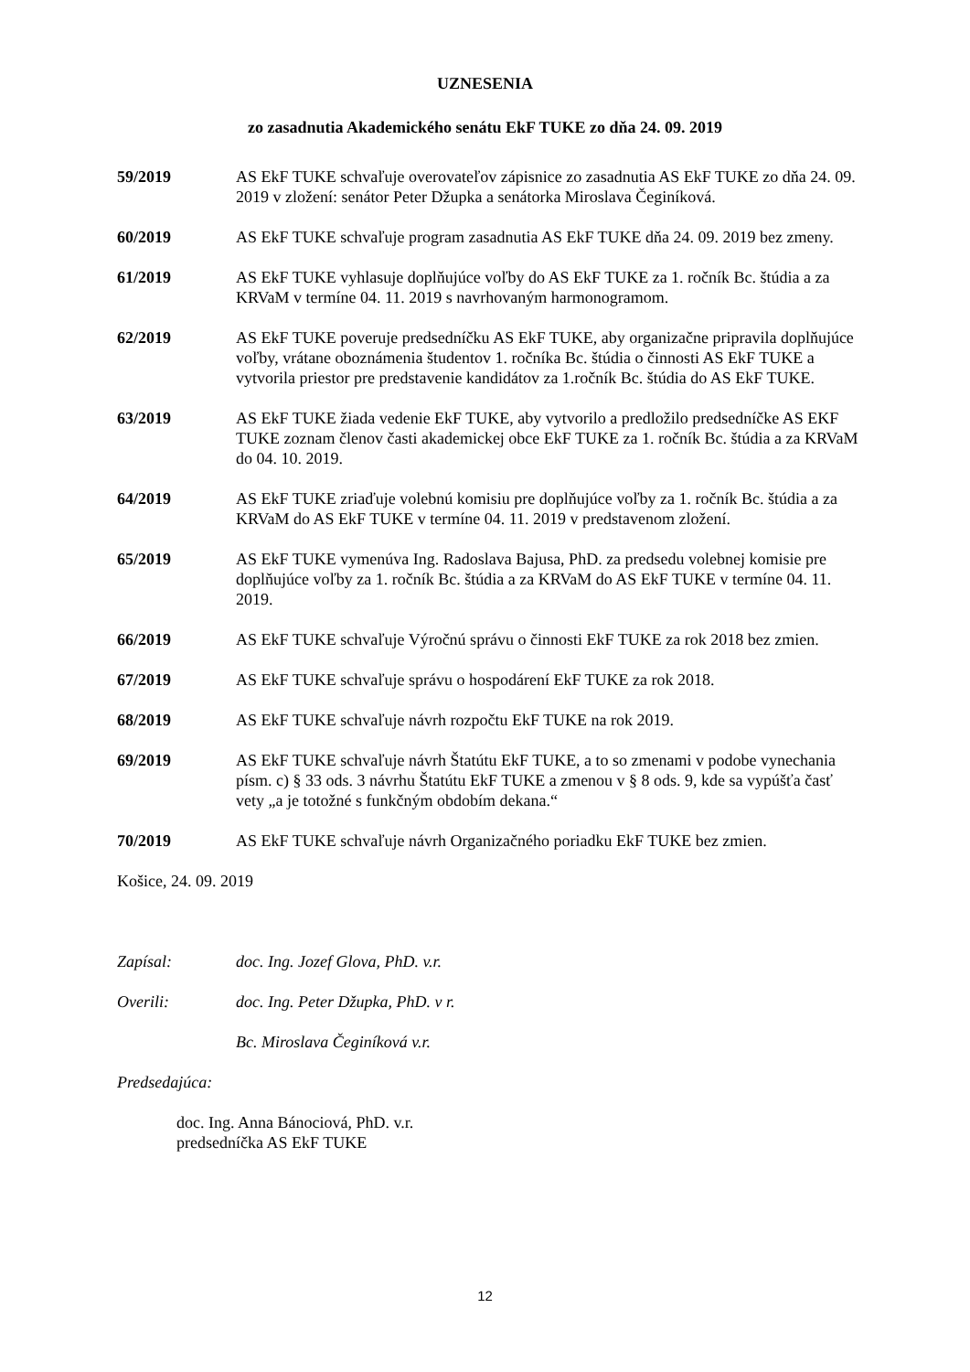UZNESENIA
zo zasadnutia Akademického senátu EkF TUKE zo dňa 24. 09. 2019
59/2019 AS EkF TUKE schvaľuje overovateľov zápisnice zo zasadnutia AS EkF TUKE zo dňa 24. 09. 2019 v zložení: senátor Peter Džupka a senátorka Miroslava Čeginíková.
60/2019 AS EkF TUKE schvaľuje program zasadnutia AS EkF TUKE dňa 24. 09. 2019 bez zmeny.
61/2019 AS EkF TUKE vyhlasuje doplňujúce voľby do AS EkF TUKE za 1. ročník Bc. štúdia a za KRVaM v termíne 04. 11. 2019 s navrhovaným harmonogramom.
62/2019 AS EkF TUKE poveruje predsedníčku AS EkF TUKE, aby organizačne pripravila doplňujúce voľby, vrátane oboznámenia študentov 1. ročníka Bc. štúdia o činnosti AS EkF TUKE a vytvorila priestor pre predstavenie kandidátov za 1.ročník Bc. štúdia do AS EkF TUKE.
63/2019 AS EkF TUKE žiada vedenie EkF TUKE, aby vytvorilo a predložilo predsedníčke AS EKF TUKE zoznam členov časti akademickej obce EkF TUKE za 1. ročník Bc. štúdia a za KRVaM do 04. 10. 2019.
64/2019 AS EkF TUKE zriaďuje volebnú komisiu pre doplňujúce voľby za 1. ročník Bc. štúdia a za KRVaM do AS EkF TUKE v termíne 04. 11. 2019 v predstavenom zložení.
65/2019 AS EkF TUKE vymenúva Ing. Radoslava Bajusa, PhD. za predsedu volebnej komisie pre doplňujúce voľby za 1. ročník Bc. štúdia a za KRVaM do AS EkF TUKE v termíne 04. 11. 2019.
66/2019 AS EkF TUKE schvaľuje Výročnú správu o činnosti EkF TUKE za rok 2018 bez zmien.
67/2019 AS EkF TUKE schvaľuje správu o hospodárení EkF TUKE za rok 2018.
68/2019 AS EkF TUKE schvaľuje návrh rozpočtu EkF TUKE na rok 2019.
69/2019 AS EkF TUKE schvaľuje návrh Štatútu EkF TUKE, a to so zmenami v podobe vynechania písm. c) § 33 ods. 3 návrhu Štatútu EkF TUKE a zmenou v § 8 ods. 9, kde sa vypúšťa časť vety „a je totožné s funkčným obdobím dekana.“
70/2019 AS EkF TUKE schvaľuje návrh Organizačného poriadku EkF TUKE bez zmien.
Košice, 24. 09. 2019
Zapísal: doc. Ing. Jozef Glova, PhD. v.r.
Overili: doc. Ing. Peter Džupka, PhD. v r.
Bc. Miroslava Čeginíková v.r.
Predsedajúca:
doc. Ing. Anna Bánociová, PhD. v.r.
predsedníčka AS EkF TUKE
12